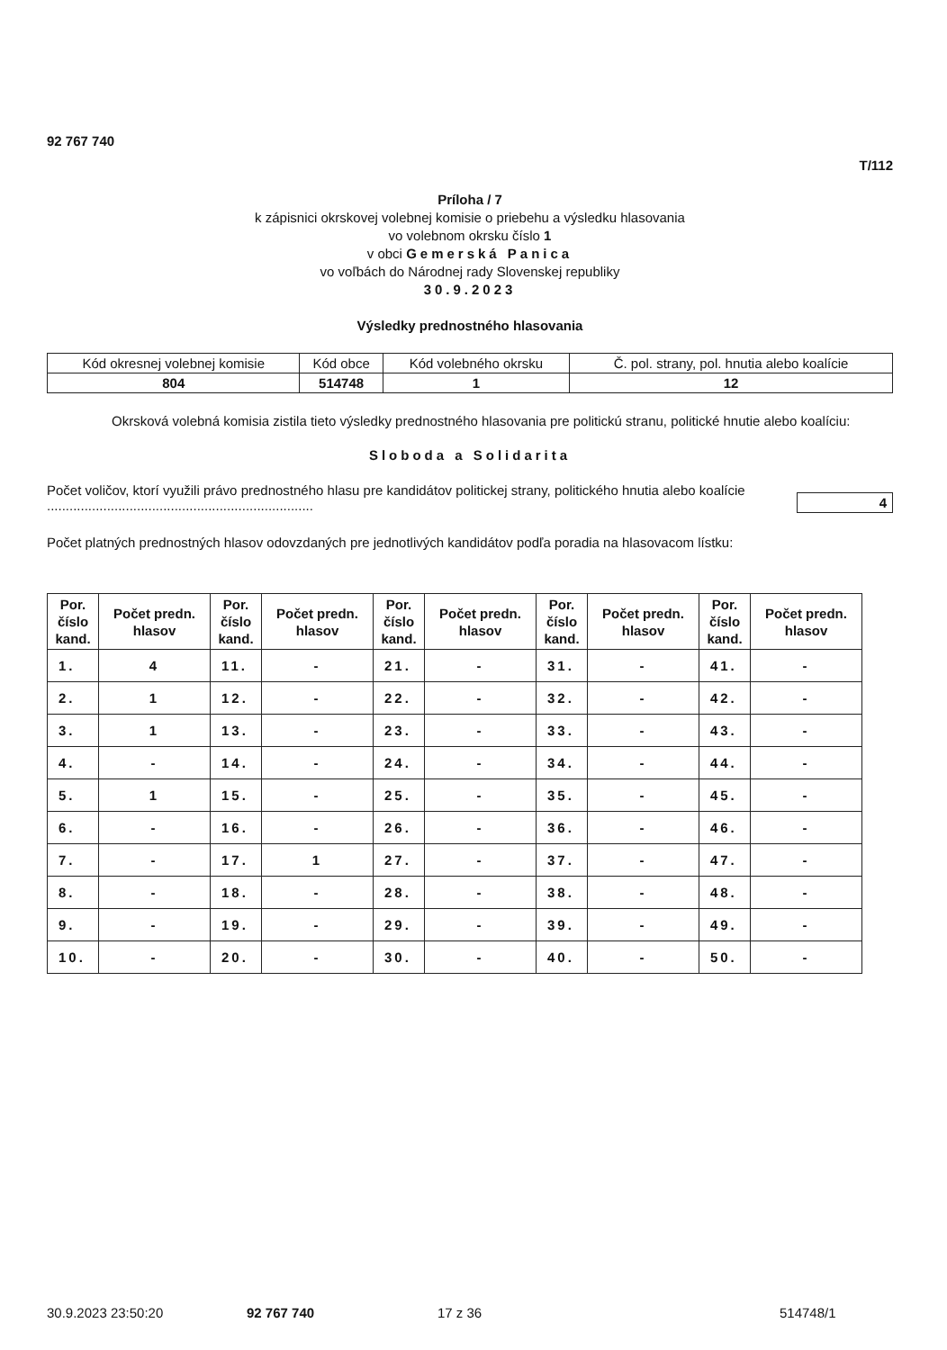92 767 740
T/112
Príloha / 7
k zápisnici okrskovej volebnej komisie o priebehu a výsledku hlasovania
vo volebnom okrsku číslo 1
v obci Gemerská Panica
vo voľbách do Národnej rady Slovenskej republiky
30.9.2023
Výsledky prednostného hlasovania
| Kód okresnej volebnej komisie | Kód obce | Kód volebného okrsku | Č. pol. strany, pol. hnutia alebo koalície |
| 804 | 514748 | 1 | 12 |
Okrsková volebná komisia zistila tieto výsledky prednostného hlasovania pre politickú stranu, politické hnutie alebo koalíciu:
Sloboda a Solidarita
Počet voličov, ktorí využili právo prednostného hlasu pre kandidátov politickej strany, politického hnutia alebo koalície .......................................................................
4
Počet platných prednostných hlasov odovzdaných pre jednotlivých kandidátov podľa poradia na hlasovacom lístku:
| Por. číslo kand. | Počet predn. hlasov | Por. číslo kand. | Počet predn. hlasov | Por. číslo kand. | Počet predn. hlasov | Por. číslo kand. | Počet predn. hlasov | Por. číslo kand. | Počet predn. hlasov |
| --- | --- | --- | --- | --- | --- | --- | --- | --- | --- |
| 1. | 4 | 11. | - | 21. | - | 31. | - | 41. | - |
| 2. | 1 | 12. | - | 22. | - | 32. | - | 42. | - |
| 3. | 1 | 13. | - | 23. | - | 33. | - | 43. | - |
| 4. | - | 14. | - | 24. | - | 34. | - | 44. | - |
| 5. | 1 | 15. | - | 25. | - | 35. | - | 45. | - |
| 6. | - | 16. | - | 26. | - | 36. | - | 46. | - |
| 7. | - | 17. | 1 | 27. | - | 37. | - | 47. | - |
| 8. | - | 18. | - | 28. | - | 38. | - | 48. | - |
| 9. | - | 19. | - | 29. | - | 39. | - | 49. | - |
| 10. | - | 20. | - | 30. | - | 40. | - | 50. | - |
30.9.2023 23:50:20 92 767 740 17 z 36 514748/1